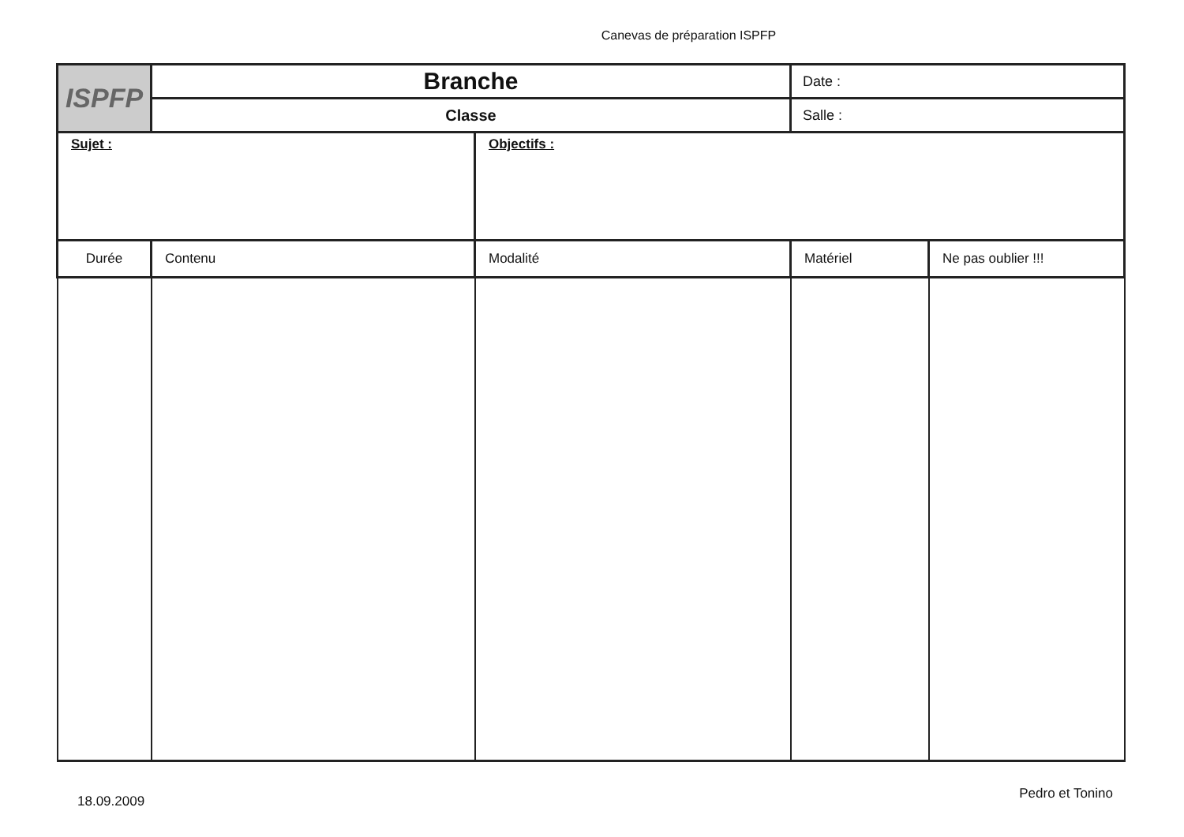Canevas de préparation ISPFP
| ISPFP | Branche | | Date : | |
| | Classe | | Salle : | |
| Sujet : | | Objectifs : | | |
| Durée | Contenu | Modalité | Matériel | Ne pas oublier !!! |
18.09.2009 Pedro et Tonino